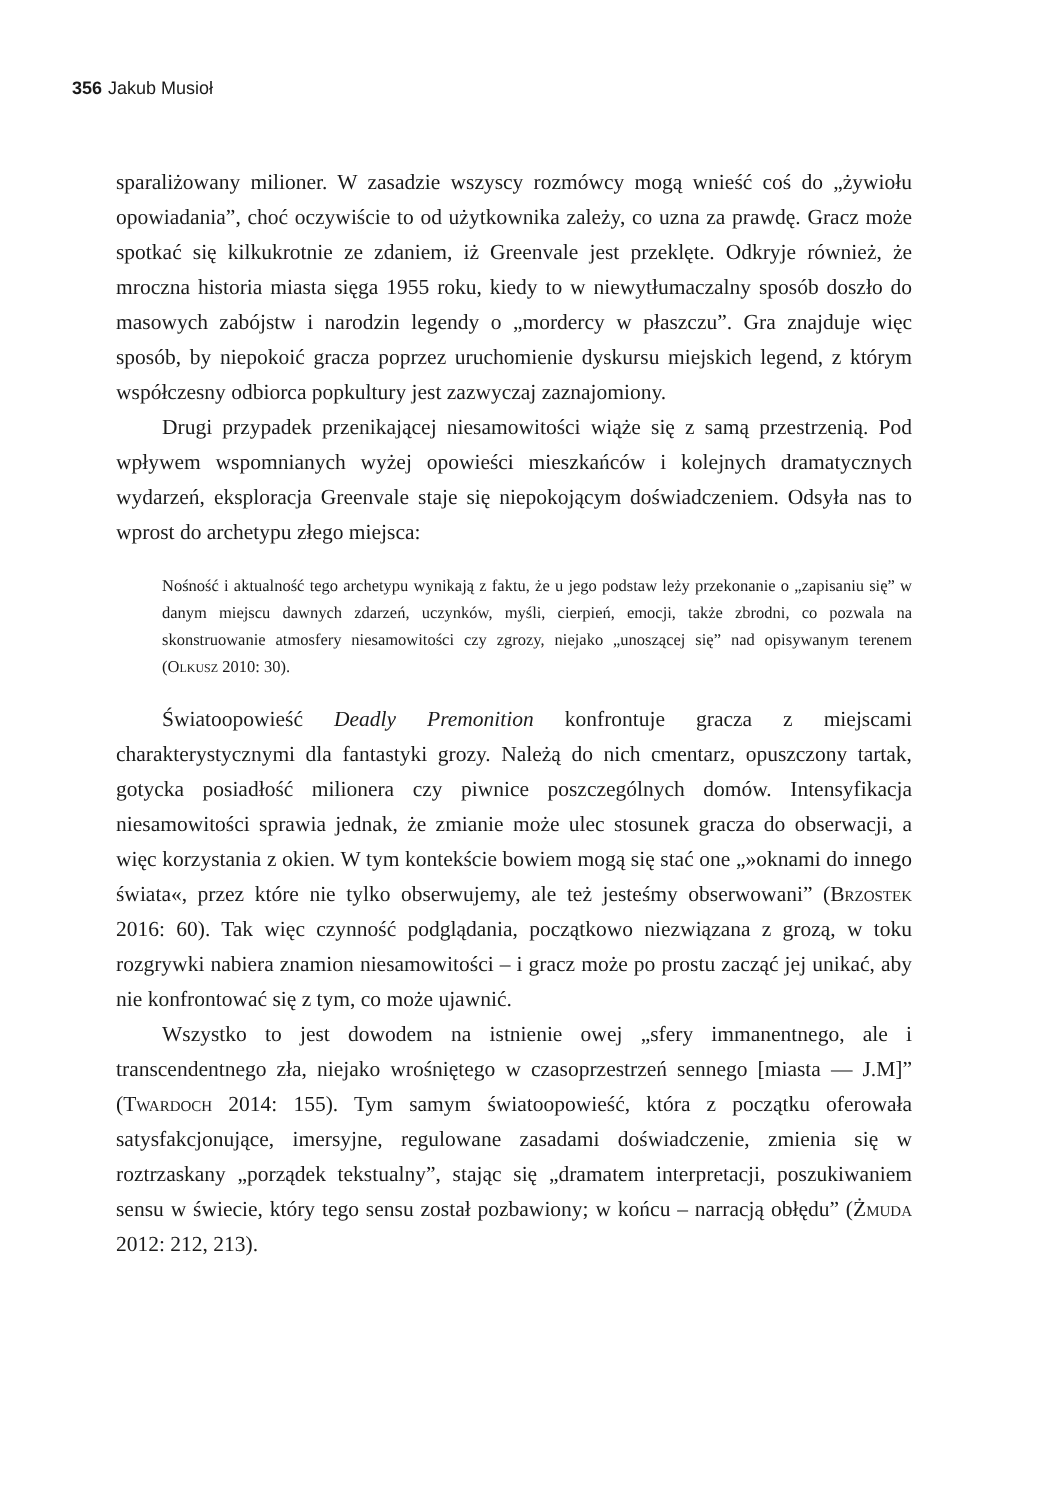356 Jakub Musioł
sparaliżowany milioner. W zasadzie wszyscy rozmówcy mogą wnieść coś do „żywiołu opowiadania”, choć oczywiście to od użytkownika zależy, co uzna za prawdę. Gracz może spotkać się kilkukrotnie ze zdaniem, iż Greenvale jest przeklęte. Odkryje również, że mroczna historia miasta sięga 1955 roku, kiedy to w niewytłumaczalny sposób doszło do masowych zabójstw i narodzin legendy o „mordercy w płaszczu”. Gra znajduje więc sposób, by niepokoić gracza poprzez uruchomienie dyskursu miejskich legend, z którym współczesny odbiorca popkultury jest zazwyczaj zaznajomiony.
Drugi przypadek przenikającej niesamowitości wiąże się z samą przestrzenią. Pod wpływem wspomnianych wyżej opowieści mieszkańców i kolejnych dramatycznych wydarzeń, eksploracja Greenvale staje się niepokojącym doświadczeniem. Odsyła nas to wprost do archetypu złego miejsca:
Nośność i aktualność tego archetypu wynikają z faktu, że u jego podstaw leży przekonanie o „zapisaniu się” w danym miejscu dawnych zdarzeń, uczynków, myśli, cierpień, emocji, także zbrodni, co pozwala na skonstruowanie atmosfery niesamowitości czy zgrozy, niejako „unoszącej się” nad opisywanym terenem (Olkusz 2010: 30).
Światoopowieść Deadly Premonition konfrontuje gracza z miejscami charakterystycznymi dla fantastyki grozy. Należą do nich cmentarz, opuszczony tartak, gotycka posiadłość milionera czy piwnice poszczególnych domów. Intensyfikacja niesamowitości sprawia jednak, że zmianie może ulec stosunek gracza do obserwacji, a więc korzystania z okien. W tym kontekście bowiem mogą się stać one „»oknami do innego świata«, przez które nie tylko obserwujemy, ale też jesteśmy obserwowani” (Brzostek 2016: 60). Tak więc czynność podglądania, początkowo niezwiązana z grozą, w toku rozgrywki nabiera znamion niesamowitości – i gracz może po prostu zacząć jej unikać, aby nie konfrontować się z tym, co może ujawnić.
Wszystko to jest dowodem na istnienie owej „sfery immanentnego, ale i transcendentnego zła, niejako wrośniętego w czasoprzestrzeń sennego [miasta — J.M]” (Twardoch 2014: 155). Tym samym światoopowieść, która z początku oferowała satysfakcjonujące, imersyjne, regulowane zasadami doświadczenie, zmienia się w roztrzaskany „porządek tekstualny”, stając się „dramatem interpretacji, poszukiwaniem sensu w świecie, który tego sensu został pozbawiony; w końcu – narracją obłędu” (Żmuda 2012: 212, 213).